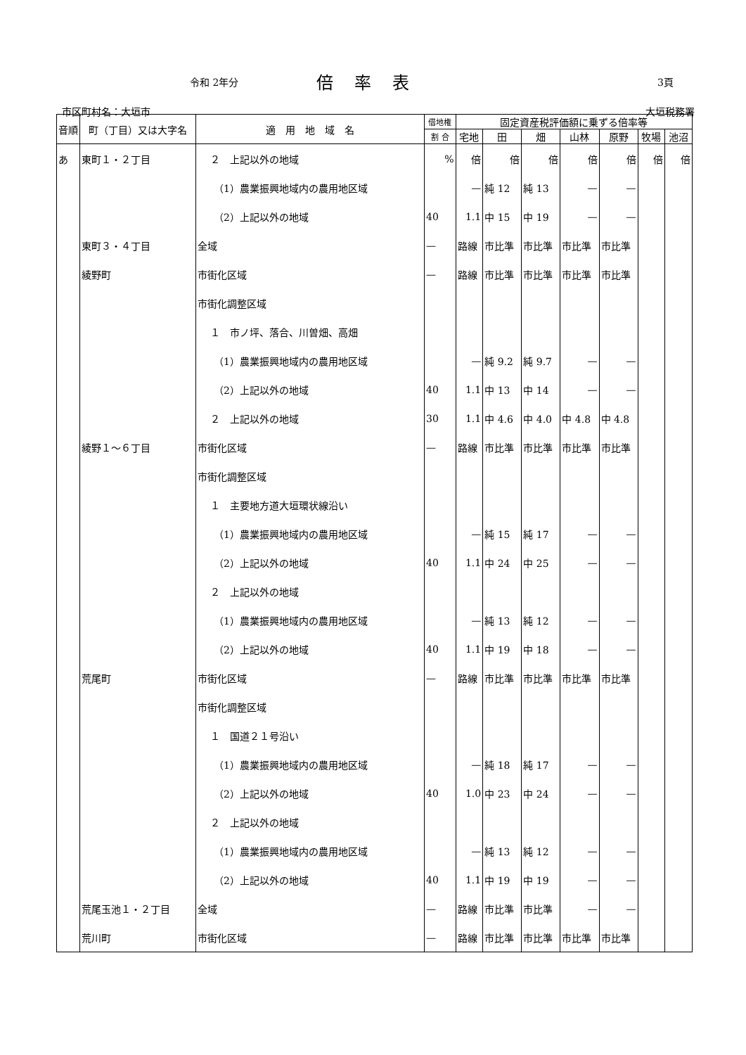令和 2年分 倍率表 3頁
市区町村名：大垣市 大垣税務署
| 音順 | 町（丁目）又は大字名 | 適 用 地 域 名 | 借地権 | 固定資産税評価額に乗ずる倍率等 | | | | | | |
| --- | --- | --- | --- | --- | --- | --- | --- | --- | --- | --- |
| | | | 割 合 | 宅地 | 田 | 畑 | 山林 | 原野 | 牧場 | 池沼 |
| あ | 東町１・２丁目 | ２ 上記以外の地域 | % | 倍 | 倍 | 倍 | 倍 | 倍 | 倍 | 倍 |
| | | （1）農業振興地域内の農用地区域 | | — | 純 12 | 純 13 | — | — | | |
| | | （2）上記以外の地域 | 40 | 1.1 | 中 15 | 中 19 | — | — | | |
| | 東町３・４丁目 | 全域 | — | 路線 | 市比準 | 市比準 | 市比準 | 市比準 | | |
| | 綾野町 | 市街化区域 | — | 路線 | 市比準 | 市比準 | 市比準 | 市比準 | | |
| | | 市街化調整区域 | | | | | | | | |
| | | １ 市ノ坪、落合、川曽畑、高畑 | | | | | | | | |
| | | （1）農業振興地域内の農用地区域 | | — | 純 9.2 | 純 9.7 | — | — | | |
| | | （2）上記以外の地域 | 40 | 1.1 | 中 13 | 中 14 | — | — | | |
| | | ２ 上記以外の地域 | 30 | 1.1 | 中 4.6 | 中 4.0 | 中 4.8 | 中 4.8 | | |
| | 綾野１〜６丁目 | 市街化区域 | — | 路線 | 市比準 | 市比準 | 市比準 | 市比準 | | |
| | | 市街化調整区域 | | | | | | | | |
| | | １ 主要地方道大垣環状線沿い | | | | | | | | |
| | | （1）農業振興地域内の農用地区域 | | — | 純 15 | 純 17 | — | — | | |
| | | （2）上記以外の地域 | 40 | 1.1 | 中 24 | 中 25 | — | — | | |
| | | ２ 上記以外の地域 | | | | | | | | |
| | | （1）農業振興地域内の農用地区域 | | — | 純 13 | 純 12 | — | — | | |
| | | （2）上記以外の地域 | 40 | 1.1 | 中 19 | 中 18 | — | — | | |
| | 荒尾町 | 市街化区域 | — | 路線 | 市比準 | 市比準 | 市比準 | 市比準 | | |
| | | 市街化調整区域 | | | | | | | | |
| | | １ 国道２１号沿い | | | | | | | | |
| | | （1）農業振興地域内の農用地区域 | | — | 純 18 | 純 17 | — | — | | |
| | | （2）上記以外の地域 | 40 | 1.0 | 中 23 | 中 24 | — | — | | |
| | | ２ 上記以外の地域 | | | | | | | | |
| | | （1）農業振興地域内の農用地区域 | | — | 純 13 | 純 12 | — | — | | |
| | | （2）上記以外の地域 | 40 | 1.1 | 中 19 | 中 19 | — | — | | |
| | 荒尾玉池１・２丁目 | 全域 | — | 路線 | 市比準 | 市比準 | — | — | | |
| | 荒川町 | 市街化区域 | — | 路線 | 市比準 | 市比準 | 市比準 | 市比準 | | |